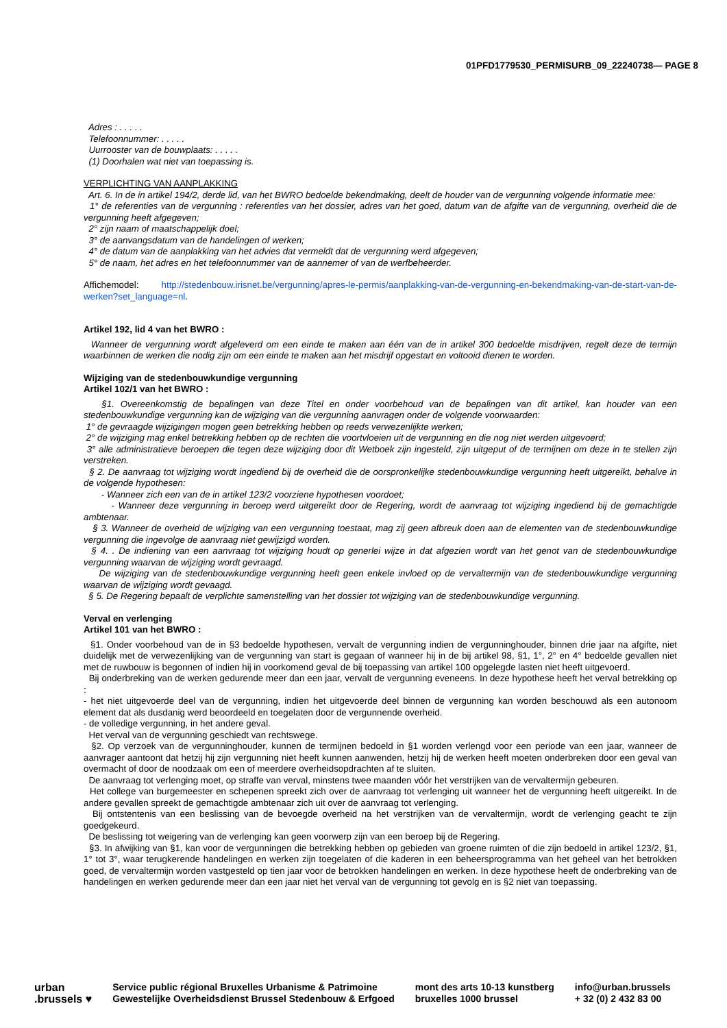01PFD1779530_PERMISURB_09_22240738— PAGE 8
Adres : . . . . .
Telefoonnummer: . . . . .
Uurrooster van de bouwplaats: . . . . .
(1) Doorhalen wat niet van toepassing is.
VERPLICHTING VAN AANPLAKKING
Art. 6. In de in artikel 194/2, derde lid, van het BWRO bedoelde bekendmaking, deelt de houder van de vergunning volgende informatie mee:
1° de referenties van de vergunning : referenties van het dossier, adres van het goed, datum van de afgifte van de vergunning, overheid die de vergunning heeft afgegeven;
2° zijn naam of maatschappelijk doel;
3° de aanvangsdatum van de handelingen of werken;
4° de datum van de aanplakking van het advies dat vermeldt dat de vergunning werd afgegeven;
5° de naam, het adres en het telefoonnummer van de aannemer of van de werfbeheerder.
Affichemodel: http://stedenbouw.irisnet.be/vergunning/apres-le-permis/aanplakking-van-de-vergunning-en-bekendmaking-van-de-start-van-de-werken?set_language=nl.
Artikel 192, lid 4 van het BWRO :
Wanneer de vergunning wordt afgeleverd om een einde te maken aan één van de in artikel 300 bedoelde misdrijven, regelt deze de termijn waarbinnen de werken die nodig zijn om een einde te maken aan het misdrijf opgestart en voltooid dienen te worden.
Wijziging van de stedenbouwkundige vergunning
Artikel 102/1 van het BWRO :
§1. Overeenkomstig de bepalingen van deze Titel en onder voorbehoud van de bepalingen van dit artikel, kan houder van een stedenbouwkundige vergunning kan de wijziging van die vergunning aanvragen onder de volgende voorwaarden:
1° de gevraagde wijzigingen mogen geen betrekking hebben op reeds verwezenlijkte werken;
2° de wijziging mag enkel betrekking hebben op de rechten die voortvloeien uit de vergunning en die nog niet werden uitgevoerd;
3° alle administratieve beroepen die tegen deze wijziging door dit Wetboek zijn ingesteld, zijn uitgeput of de termijnen om deze in te stellen zijn verstreken.
§ 2. De aanvraag tot wijziging wordt ingediend bij de overheid die de oorspronkelijke stedenbouwkundige vergunning heeft uitgereikt, behalve in de volgende hypothesen:
- Wanneer zich een van de in artikel 123/2 voorziene hypothesen voordoet;
- Wanneer deze vergunning in beroep werd uitgereikt door de Regering, wordt de aanvraag tot wijziging ingediend bij de gemachtigde ambtenaar.
§ 3. Wanneer de overheid de wijziging van een vergunning toestaat, mag zij geen afbreuk doen aan de elementen van de stedenbouwkundige vergunning die ingevolge de aanvraag niet gewijzigd worden.
§ 4. . De indiening van een aanvraag tot wijziging houdt op generlei wijze in dat afgezien wordt van het genot van de stedenbouwkundige vergunning waarvan de wijziging wordt gevraagd.
De wijziging van de stedenbouwkundige vergunning heeft geen enkele invloed op de vervaltermijn van de stedenbouwkundige vergunning waarvan de wijziging wordt gevaagd.
§ 5. De Regering bepaalt de verplichte samenstelling van het dossier tot wijziging van de stedenbouwkundige vergunning.
Verval en verlenging
Artikel 101 van het BWRO :
§1. Onder voorbehoud van de in §3 bedoelde hypothesen, vervalt de vergunning indien de vergunninghouder, binnen drie jaar na afgifte, niet duidelijk met de verwezenlijking van de vergunning van start is gegaan of wanneer hij in de bij artikel 98, §1, 1°, 2° en 4° bedoelde gevallen niet met de ruwbouw is begonnen of indien hij in voorkomend geval de bij toepassing van artikel 100 opgelegde lasten niet heeft uitgevoerd.
Bij onderbreking van de werken gedurende meer dan een jaar, vervalt de vergunning eveneens. In deze hypothese heeft het verval betrekking op :
- het niet uitgevoerde deel van de vergunning, indien het uitgevoerde deel binnen de vergunning kan worden beschouwd als een autonoom element dat als dusdanig werd beoordeeld en toegelaten door de vergunnende overheid.
- de volledige vergunning, in het andere geval.
Het verval van de vergunning geschiedt van rechtswege.
§2. Op verzoek van de vergunninghouder, kunnen de termijnen bedoeld in §1 worden verlengd voor een periode van een jaar, wanneer de aanvrager aantoont dat hetzij hij zijn vergunning niet heeft kunnen aanwenden, hetzij hij de werken heeft moeten onderbreken door een geval van overmacht of door de noodzaak om een of meerdere overheidsopdrachten af te sluiten.
De aanvraag tot verlenging moet, op straffe van verval, minstens twee maanden vóór het verstrijken van de vervaltermijn gebeuren.
Het college van burgemeester en schepenen spreekt zich over de aanvraag tot verlenging uit wanneer het de vergunning heeft uitgereikt. In de andere gevallen spreekt de gemachtigde ambtenaar zich uit over de aanvraag tot verlenging.
Bij ontstentenis van een beslissing van de bevoegde overheid na het verstrijken van de vervaltermijn, wordt de verlenging geacht te zijn goedgekeurd.
De beslissing tot weigering van de verlenging kan geen voorwerp zijn van een beroep bij de Regering.
§3. In afwijking van §1, kan voor de vergunningen die betrekking hebben op gebieden van groene ruimten of die zijn bedoeld in artikel 123/2, §1, 1° tot 3°, waar terugkerende handelingen en werken zijn toegelaten of die kaderen in een beheersprogramma van het geheel van het betrokken goed, de vervaltermijn worden vastgesteld op tien jaar voor de betrokken handelingen en werken. In deze hypothese heeft de onderbreking van de handelingen en werken gedurende meer dan een jaar niet het verval van de vergunning tot gevolg en is §2 niet van toepassing.
urban
.brussels ♥
Service public régional Bruxelles Urbanisme & Patrimoine
Gewestelijke Overheidsdienst Brussel Stedenbouw & Erfgoed
mont des arts 10-13 kunstberg
bruxelles 1000 brussel
info@urban.brussels
+ 32 (0) 2 432 83 00